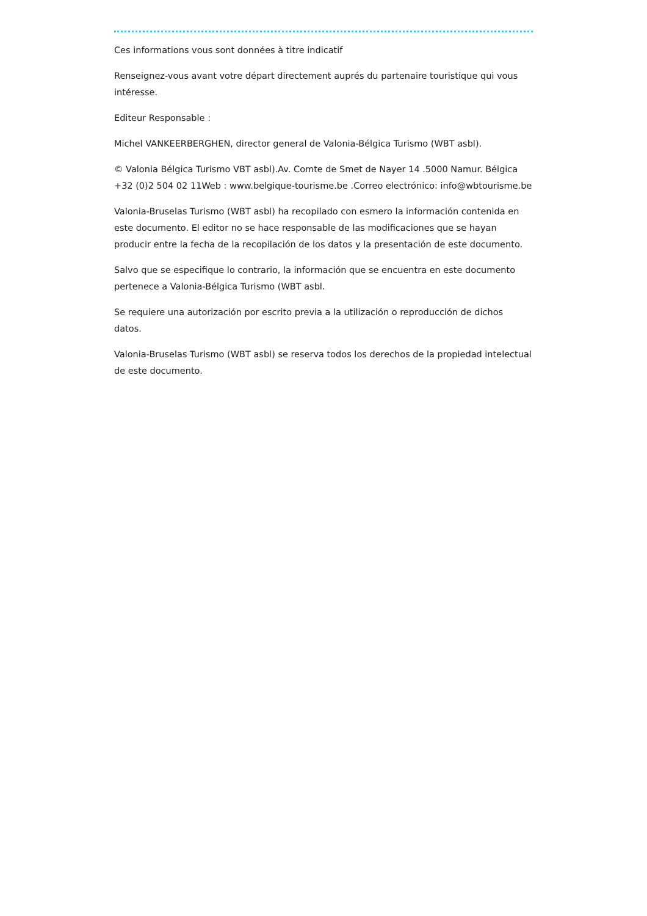Ces informations vous sont données à titre indicatif
Renseignez-vous avant votre départ directement auprés du partenaire touristique qui vous intéresse.
Editeur Responsable :
Michel VANKEERBERGHEN, director general de Valonia-Bélgica Turismo (WBT asbl).
© Valonia Bélgica Turismo VBT asbl).Av. Comte de Smet de Nayer 14 .5000 Namur. Bélgica +32 (0)2 504 02 11Web : www.belgique-tourisme.be .Correo electrónico: info@wbtourisme.be
Valonia-Bruselas Turismo (WBT asbl) ha recopilado con esmero la información contenida en este documento. El editor no se hace responsable de las modificaciones que se hayan producir entre la fecha de la recopilación de los datos y la presentación de este documento.
Salvo que se especifique lo contrario, la información que se encuentra en este documento pertenece a Valonia-Bélgica Turismo (WBT asbl.
Se requiere una autorización por escrito previa a la utilización o reproducción de dichos datos.
Valonia-Bruselas Turismo (WBT asbl) se reserva todos los derechos de la propiedad intelectual de este documento.